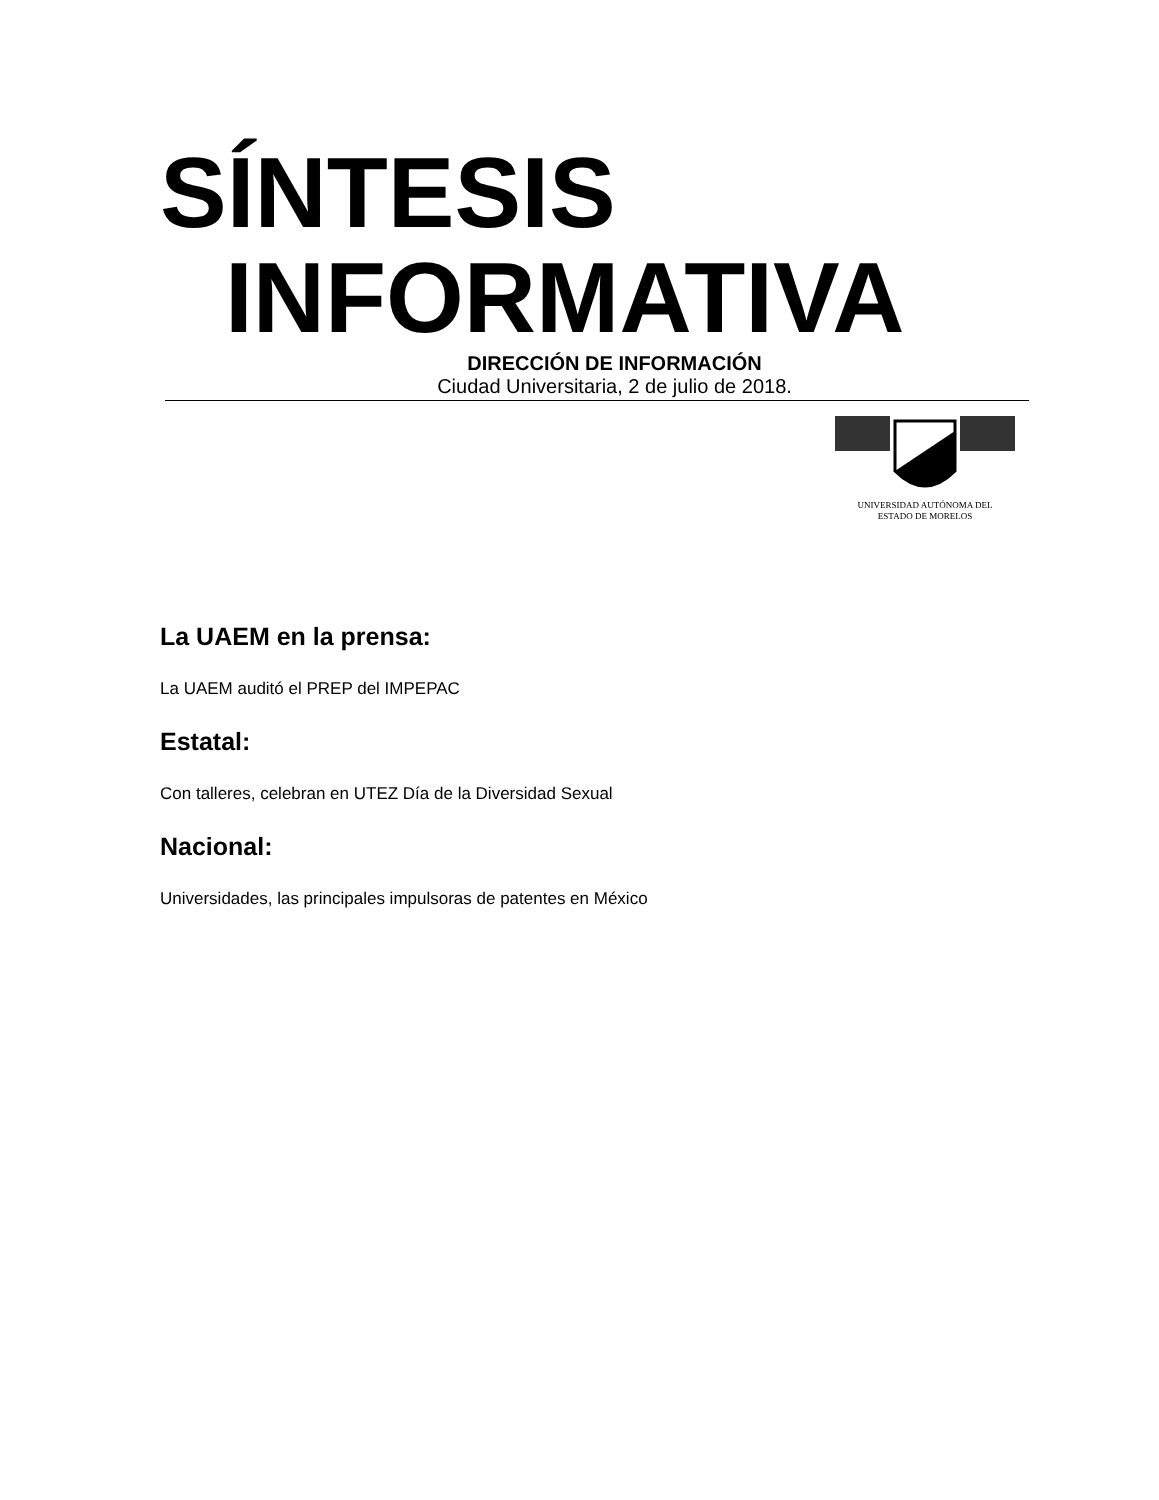SÍNTESIS
INFORMATIVA
DIRECCIÓN DE INFORMACIÓN
Ciudad Universitaria, 2 de julio de 2018.
UNIVERSIDAD AUTÓNOMA DEL
ESTADO DE MORELOS
La UAEM en la prensa:
La UAEM auditó el PREP del IMPEPAC
Estatal:
Con talleres, celebran en UTEZ Día de la Diversidad Sexual
Nacional:
Universidades, las principales impulsoras de patentes en México